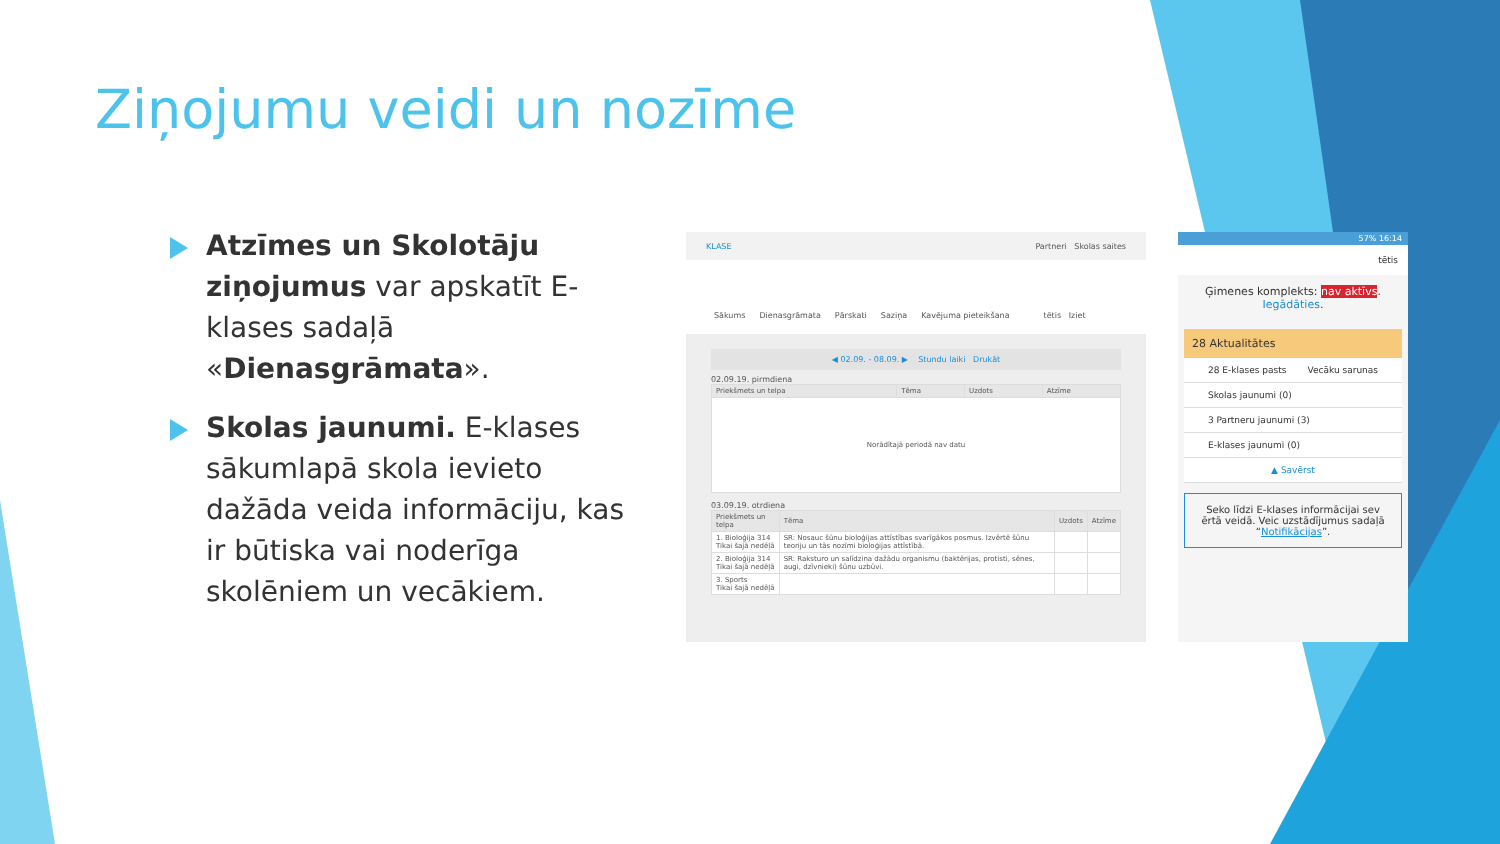Ziņojumu veidi un nozīme
Atzīmes un Skolotāju ziņojumus var apskatīt E-klases sadaļā «Dienasgrāmata».
Skolas jaunumi. E-klases sākumlapā skola ievieto dažāda veida informāciju, kas ir būtiska vai noderīga skolēniem un vecākiem.
KLASE Partneri Skolas saites
Sākums Dienasgrāmata Pārskati Saziņa Kavējuma pieteikšana tētis Iziet
◀ 02.09. - 08.09. ▶ Stundu laiki Drukāt
02.09.19. pirmdiena
| Priekšmets un telpa | Tēma | Uzdots | Atzīme |
| --- | --- | --- | --- |
| Norādītajā periodā nav datu | | | |
03.09.19. otrdiena
| Priekšmets un telpa | Tēma | Uzdots | Atzīme |
| --- | --- | --- | --- |
| 1. Bioloģija 314 Tikai šajā nedēļā | SR: Nosauc šūnu bioloģijas attīstības svarīgākos posmus. Izvērtē šūnu teoriju un tās nozīmi bioloģijas attīstībā. | | |
| 2. Bioloģija 314 Tikai šajā nedēļā | SR: Raksturo un salīdzina dažādu organismu (baktērijas, protisti, sēnes, augi, dzīvnieki) šūnu uzbūvi. | | |
| 3. Sports Tikai šajā nedēļā | | | |
57% 16:14
tētis
Ģimenes komplekts: nav aktīvs.
Iegādāties.
28 Aktualitātes
28 E-klases pasts Vecāku sarunas
Skolas jaunumi (0)
3 Partneru jaunumi (3)
E-klases jaunumi (0)
▲ Savērst
Seko līdzi E-klases informācijai sev ērtā veidā. Veic uzstādījumus sadaļā “Notifikācijas”.